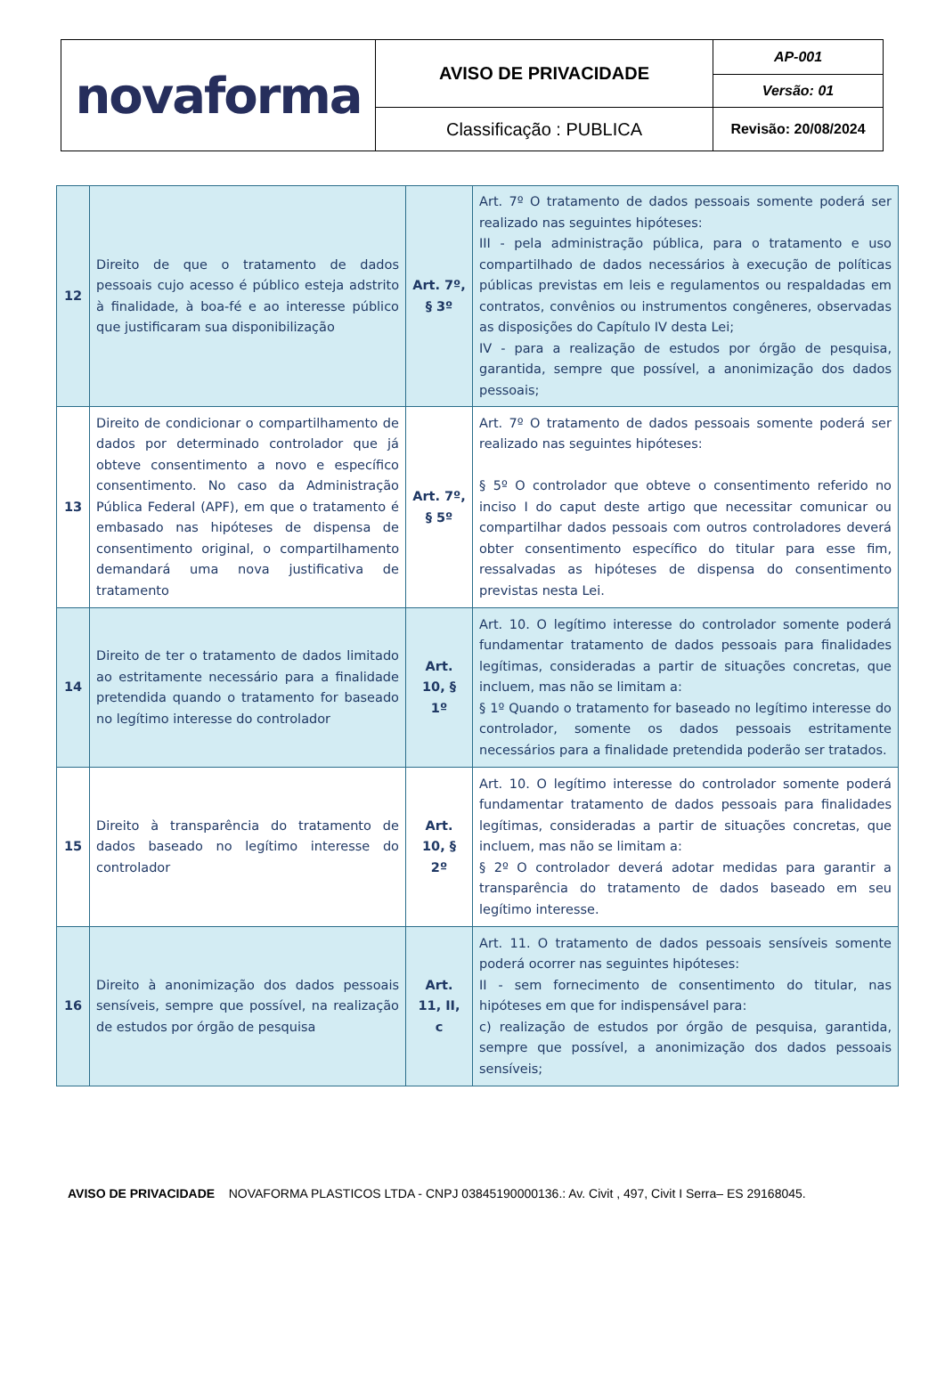| novaforma | AVISO DE PRIVACIDADE | AP-001 |
| | | Versão: 01 |
| | Classificação : PUBLICA | Revisão: 20/08/2024 |
| 12 | Direito de que o tratamento de dados pessoais cujo acesso é público esteja adstrito à finalidade, à boa-fé e ao interesse público que justificaram sua disponibilização | Art. 7º, § 3º | Art. 7º O tratamento de dados pessoais somente poderá ser realizado nas seguintes hipóteses: III - pela administração pública, para o tratamento e uso compartilhado de dados necessários à execução de políticas públicas previstas em leis e regulamentos ou respaldadas em contratos, convênios ou instrumentos congêneres, observadas as disposições do Capítulo IV desta Lei; IV - para a realização de estudos por órgão de pesquisa, garantida, sempre que possível, a anonimização dos dados pessoais; |
| 13 | Direito de condicionar o compartilhamento de dados por determinado controlador que já obteve consentimento a novo e específico consentimento. No caso da Administração Pública Federal (APF), em que o tratamento é embasado nas hipóteses de dispensa de consentimento original, o compartilhamento demandará uma nova justificativa de tratamento | Art. 7º, § 5º | Art. 7º O tratamento de dados pessoais somente poderá ser realizado nas seguintes hipóteses: § 5º O controlador que obteve o consentimento referido no inciso I do caput deste artigo que necessitar comunicar ou compartilhar dados pessoais com outros controladores deverá obter consentimento específico do titular para esse fim, ressalvadas as hipóteses de dispensa do consentimento previstas nesta Lei. |
| 14 | Direito de ter o tratamento de dados limitado ao estritamente necessário para a finalidade pretendida quando o tratamento for baseado no legítimo interesse do controlador | Art. 10, § 1º | Art. 10. O legítimo interesse do controlador somente poderá fundamentar tratamento de dados pessoais para finalidades legítimas, consideradas a partir de situações concretas, que incluem, mas não se limitam a: § 1º Quando o tratamento for baseado no legítimo interesse do controlador, somente os dados pessoais estritamente necessários para a finalidade pretendida poderão ser tratados. |
| 15 | Direito à transparência do tratamento de dados baseado no legítimo interesse do controlador | Art. 10, § 2º | Art. 10. O legítimo interesse do controlador somente poderá fundamentar tratamento de dados pessoais para finalidades legítimas, consideradas a partir de situações concretas, que incluem, mas não se limitam a: § 2º O controlador deverá adotar medidas para garantir a transparência do tratamento de dados baseado em seu legítimo interesse. |
| 16 | Direito à anonimização dos dados pessoais sensíveis, sempre que possível, na realização de estudos por órgão de pesquisa | Art. 11, II, c | Art. 11. O tratamento de dados pessoais sensíveis somente poderá ocorrer nas seguintes hipóteses: II - sem fornecimento de consentimento do titular, nas hipóteses em que for indispensável para: c) realização de estudos por órgão de pesquisa, garantida, sempre que possível, a anonimização dos dados pessoais sensíveis; |
AVISO DE PRIVACIDADE NOVAFORMA PLASTICOS LTDA - CNPJ 03845190000136.: Av. Civit , 497, Civit I Serra– ES 29168045.